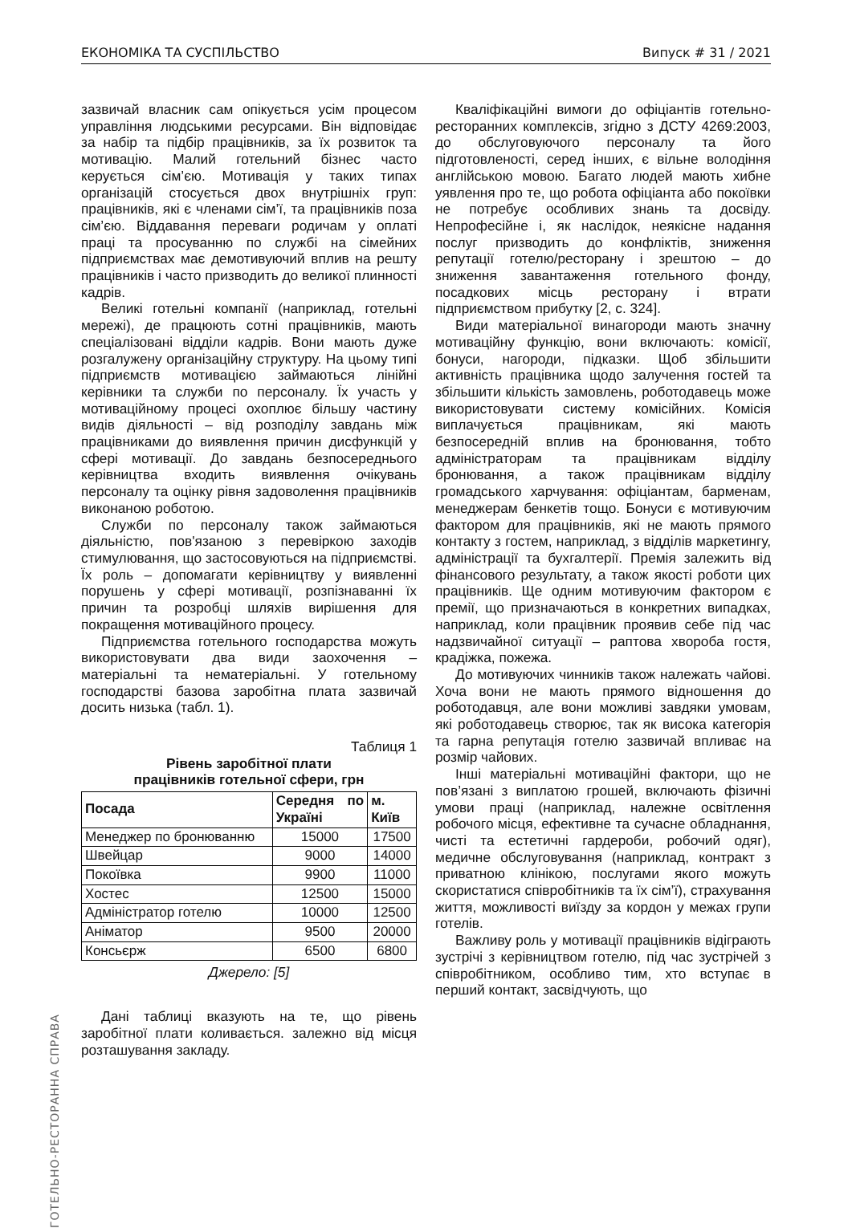ЕКОНОМІКА ТА СУСПІЛЬСТВО Випуск # 31 / 2021
ГОТЕЛЬНО-РЕСТОРАННА СПРАВА
зазвичай власник сам опікується усім процесом управління людськими ресурсами. Він відповідає за набір та підбір працівників, за їх розвиток та мотивацію. Малий готельний бізнес часто керується сім’єю. Мотивація у таких типах організацій стосується двох внутрішніх груп: працівників, які є членами сім’ї, та працівників поза сім’єю. Віддавання переваги родичам у оплаті праці та просуванню по службі на сімейних підприємствах має демотивуючий вплив на решту працівників і часто призводить до великої плинності кадрів.
Великі готельні компанії (наприклад, готельні мережі), де працюють сотні працівників, мають спеціалізовані відділи кадрів. Вони мають дуже розгалужену організаційну структуру. На цьому типі підприємств мотивацією займаються лінійні керівники та служби по персоналу. Їх участь у мотиваційному процесі охоплює більшу частину видів діяльності – від розподілу завдань між працівниками до виявлення причин дисфункцій у сфері мотивації. До завдань безпосереднього керівництва входить виявлення очікувань персоналу та оцінку рівня задоволення працівників виконаною роботою.
Служби по персоналу також займаються діяльністю, пов'язаною з перевіркою заходів стимулювання, що застосовуються на підприємстві. Їх роль – допомагати керівництву у виявленні порушень у сфері мотивації, розпізнаванні їх причин та розробці шляхів вирішення для покращення мотиваційного процесу.
Підприємства готельного господарства можуть використовувати два види заохочення – матеріальні та нематеріальні. У готельному господарстві базова заробітна плата зазвичай досить низька (табл. 1).
Таблиця 1
Рівень заробітної плати
працівників готельної сфери, грн
| Посада | Середня по Україні | м. Київ |
| --- | --- | --- |
| Менеджер по бронюванню | 15000 | 17500 |
| Швейцар | 9000 | 14000 |
| Покоївка | 9900 | 11000 |
| Хостес | 12500 | 15000 |
| Адміністратор готелю | 10000 | 12500 |
| Аніматор | 9500 | 20000 |
| Консьєрж | 6500 | 6800 |
Джерело: [5]
Дані таблиці вказують на те, що рівень заробітної плати коливається. залежно від місця розташування закладу.
Кваліфікаційні вимоги до офіціантів готельно-ресторанних комплексів, згідно з ДСТУ 4269:2003, до обслуговуючого персоналу та його підготовленості, серед інших, є вільне володіння англійською мовою. Багато людей мають хибне уявлення про те, що робота офіціанта або покоївки не потребує особливих знань та досвіду. Непрофесійне і, як наслідок, неякісне надання послуг призводить до конфліктів, зниження репутації готелю/ресторану і зрештою – до зниження завантаження готельного фонду, посадкових місць ресторану і втрати підприємством прибутку [2, с. 324].
Види матеріальної винагороди мають значну мотиваційну функцію, вони включають: комісії, бонуси, нагороди, підказки. Щоб збільшити активність працівника щодо залучення гостей та збільшити кількість замовлень, роботодавець може використовувати систему комісійних. Комісія виплачується працівникам, які мають безпосередній вплив на бронювання, тобто адміністраторам та працівникам відділу бронювання, а також працівникам відділу громадського харчування: офіціантам, барменам, менеджерам бенкетів тощо. Бонуси є мотивуючим фактором для працівників, які не мають прямого контакту з гостем, наприклад, з відділів маркетингу, адміністрації та бухгалтерії. Премія залежить від фінансового результату, а також якості роботи цих працівників. Ще одним мотивуючим фактором є премії, що призначаються в конкретних випадках, наприклад, коли працівник проявив себе під час надзвичайної ситуації – раптова хвороба гостя, крадіжка, пожежа.
До мотивуючих чинників також належать чайові. Хоча вони не мають прямого відношення до роботодавця, але вони можливі завдяки умовам, які роботодавець створює, так як висока категорія та гарна репутація готелю зазвичай впливає на розмір чайових.
Інші матеріальні мотиваційні фактори, що не пов’язані з виплатою грошей, включають фізичні умови праці (наприклад, належне освітлення робочого місця, ефективне та сучасне обладнання, чисті та естетичні гардероби, робочий одяг), медичне обслуговування (наприклад, контракт з приватною клінікою, послугами якого можуть скористатися співробітників та їх сім’ї), страхування життя, можливості виїзду за кордон у межах групи готелів.
Важливу роль у мотивації працівників відіграють зустрічі з керівництвом готелю, під час зустрічей з співробітником, особливо тим, хто вступає в перший контакт, засвідчують, що